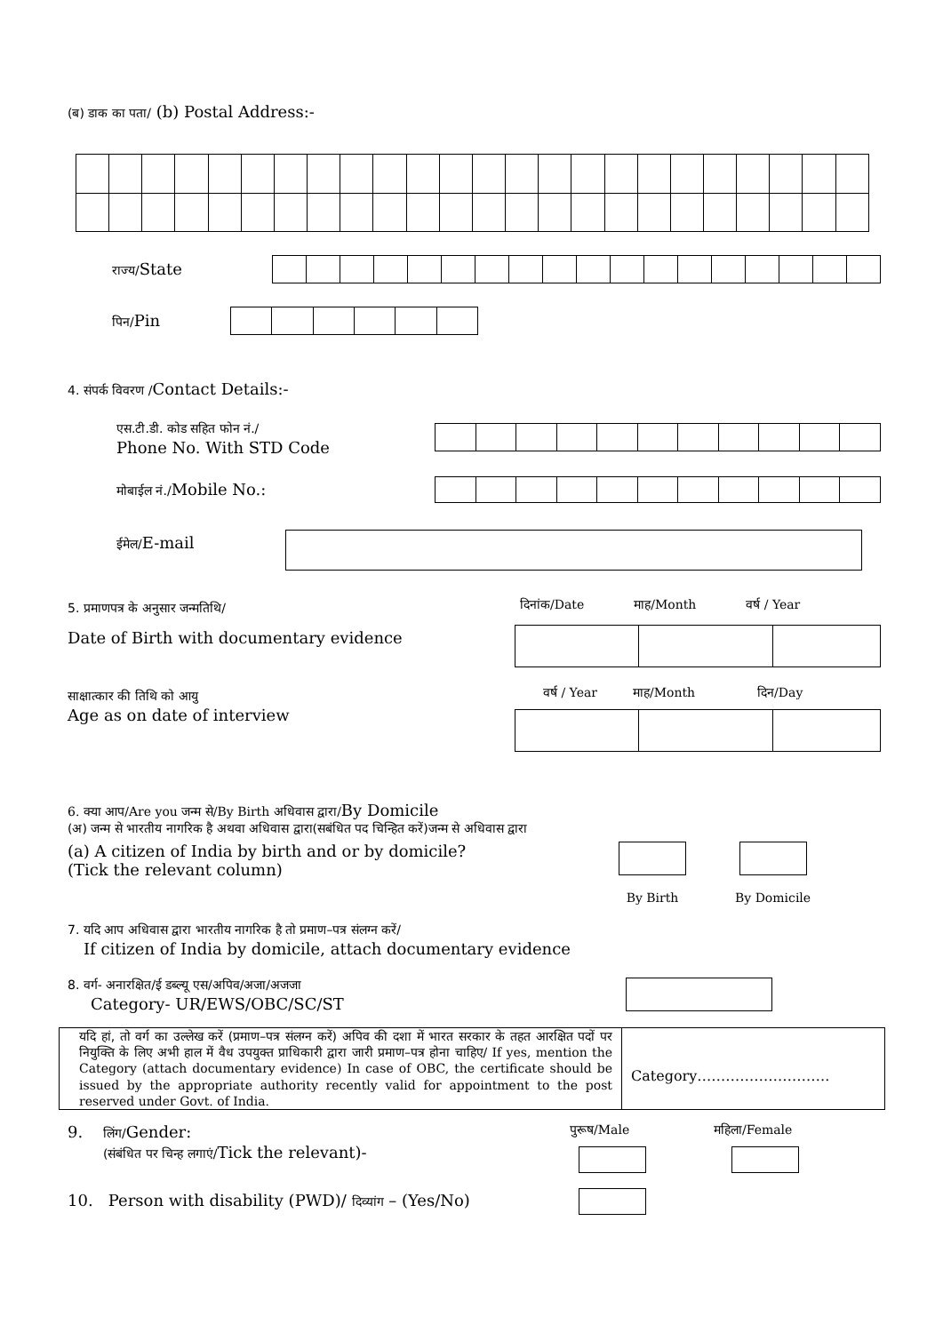(ब) डाक का पता/ (b) Postal Address:-
राज्य/State
पिन/Pin
4. संपर्क विवरण /Contact Details:-
एस.टी.डी. कोड सहित फोन नं./
Phone No. With STD Code
मोबाईल नं./Mobile No.:
ईमेल/E-mail
5. प्रमाणपत्र के अनुसार जन्मतिथि/
Date of Birth with documentary evidence
दिनांक/Date माह/Month वर्ष / Year
साक्षात्कार की तिथि को आयु
Age as on date of interview
वर्ष / Year माह/Month दिन/Day
6. क्या आप/Are you जन्म से/By Birth अधिवास द्वारा/By Domicile
(अ) जन्म से भारतीय नागरिक है अथवा अधिवास द्वारा(सबंधित पद चिन्हित करें)जन्म से अधिवास द्वारा
(a) A citizen of India by birth and or by domicile?
(Tick the relevant column)
By Birth By Domicile
7. यदि आप अधिवास द्वारा भारतीय नागरिक है तो प्रमाण–पत्र संलग्न करें/
If citizen of India by domicile, attach documentary evidence
8. वर्ग- अनारक्षित/ई डब्ल्यू एस/अपिव/अजा/अजजा
Category- UR/EWS/OBC/SC/ST
| यदि हां, तो वर्ग का उल्लेख करें (प्रमाण–पत्र संलग्न करें) अपिव की दशा में भारत सरकार के तहत आरक्षित पदों पर नियुक्ति के लिए अभी हाल में वैध उपयुक्त प्राधिकारी द्वारा जारी प्रमाण–पत्र होना चाहिए/ If yes, mention the Category (attach documentary evidence) In case of OBC, the certificate should be issued by the appropriate authority recently valid for appointment to the post reserved under Govt. of India. | Category………………………. |
9. लिंग/Gender:
(संबंधित पर चिन्ह लगाएं/Tick the relevant)-
पुरूष/Male महिला/Female
10. Person with disability (PWD)/ दिव्यांग – (Yes/No)